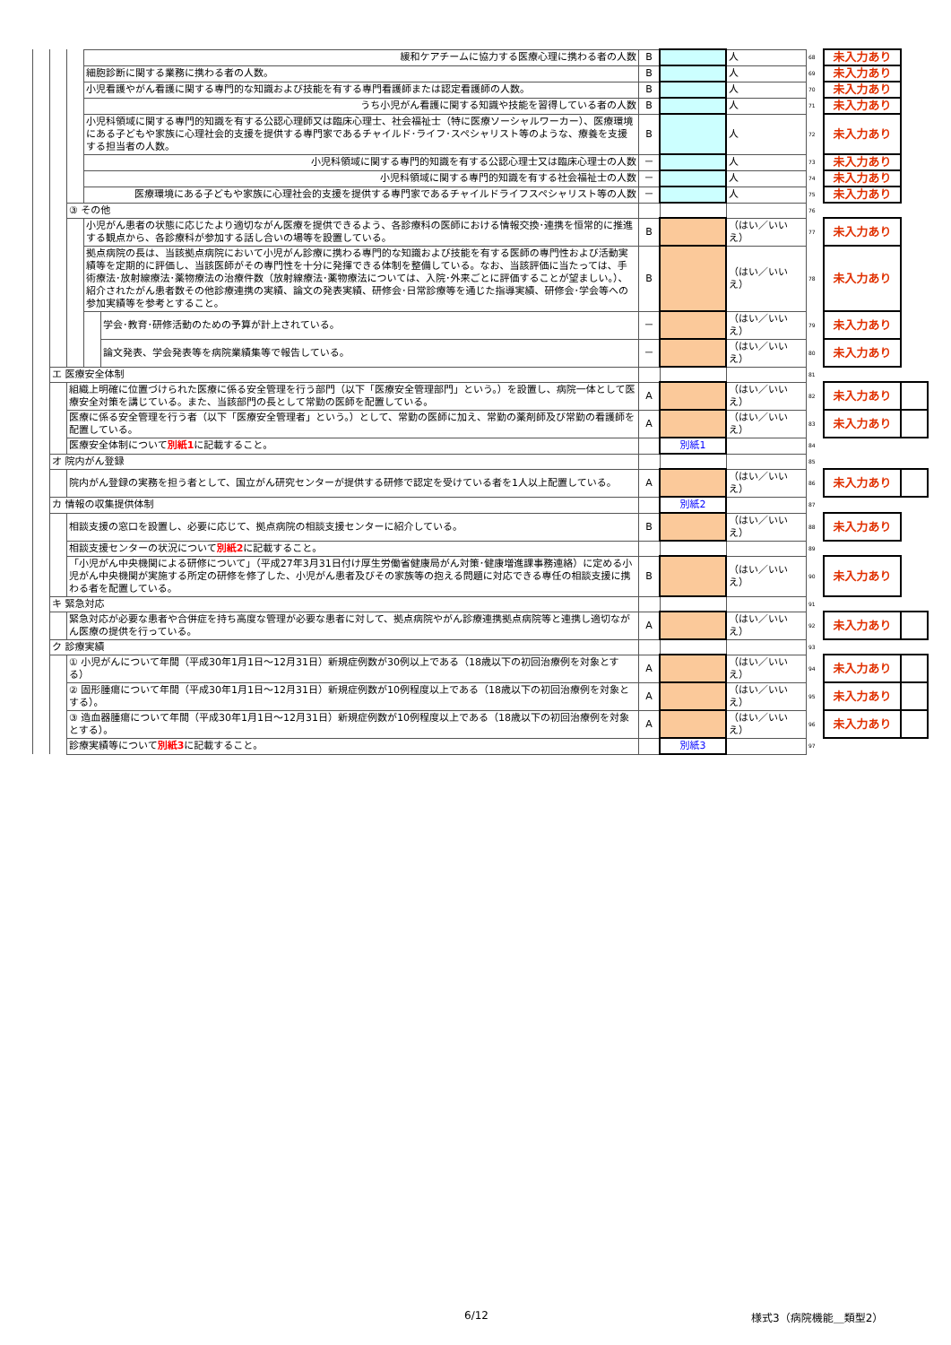| | | | 緩和ケアチームに協力する医療心理に携わる者の人数 | | B | | 人 | 68 | 未入力あり | |
| | | | 細胞診断に関する業務に携わる者の人数。 | | B | | 人 | 69 | 未入力あり | |
| | | | 小児看護やがん看護に関する専門的な知識および技能を有する専門看護師または認定看護師の人数。 | | B | | 人 | 70 | 未入力あり | |
| | | | うち小児がん看護に関する知識や技能を習得している者の人数 | | B | | 人 | 71 | 未入力あり | |
| | | | 小児科領域に関する専門的知識を有する公認心理師又は臨床心理士、社会福祉士（特に医療ソーシャルワーカー）、医療環境にある子どもや家族に心理社会的支援を提供する専門家であるチャイルド･ライフ･スペシャリスト等のような、療養を支援する担当者の人数。 | | B | | 人 | 72 | 未入力あり | |
| | | | 小児科領域に関する専門的知識を有する公認心理士又は臨床心理士の人数 | | － | | 人 | 73 | 未入力あり | |
| | | | 小児科領域に関する専門的知識を有する社会福祉士の人数 | | － | | 人 | 74 | 未入力あり | |
| | | | 医療環境にある子どもや家族に心理社会的支援を提供する専門家であるチャイルドライフスペシャリスト等の人数 | | － | | 人 | 75 | 未入力あり | |
| | | ③ その他 | | | | | | 76 | | |
| | | | 小児がん患者の状態に応じたより適切ながん医療を提供できるよう、各診療科の医師における情報交換･連携を恒常的に推進する観点から、各診療科が参加する話し合いの場等を設置している。 | | B | | （はい／いいえ） | 77 | 未入力あり | |
| | | | 拠点病院の長は、当該拠点病院において小児がん診療に携わる専門的な知識および技能を有する医師の専門性および活動実績等を定期的に評価し、当該医師がその専門性を十分に発揮できる体制を整備している。なお、当該評価に当たっては、手術療法･放射線療法･薬物療法の治療件数（放射線療法･薬物療法については、入院･外来ごとに評価することが望ましい。）、紹介されたがん患者数その他診療連携の実績、論文の発表実績、研修会･日常診療等を通じた指導実績、研修会･学会等への参加実績等を参考とすること。 | | B | | （はい／いいえ） | 78 | 未入力あり | |
| | | | | 学会･教育･研修活動のための予算が計上されている。 | － | | （はい／いいえ） | 79 | 未入力あり | |
| | | | | 論文発表、学会発表等を病院業績集等で報告している。 | － | | （はい／いいえ） | 80 | 未入力あり | |
| | エ 医療安全体制 | | | | | | | 81 | | |
| | | 組織上明確に位置づけられた医療に係る安全管理を行う部門（以下「医療安全管理部門」という。）を設置し、病院一体として医療安全対策を講じている。また、当該部門の長として常勤の医師を配置している。 | | | A | | （はい／いいえ） | 82 | 未入力あり | |
| | | 医療に係る安全管理を行う者（以下「医療安全管理者」という。）として、常勤の医師に加え、常勤の薬剤師及び常勤の看護師を配置している。 | | | A | | （はい／いいえ） | 83 | 未入力あり | |
| | | 医療安全体制について 別紙1 に記載すること。 | | | | 別紙1 | | 84 | | |
| | オ 院内がん登録 | | | | | | | 85 | | |
| | | 院内がん登録の実務を担う者として、国立がん研究センターが提供する研修で認定を受けている者を1人以上配置している。 | | | A | | （はい／いいえ） | 86 | 未入力あり | |
| | カ 情報の収集提供体制 | | | | | 別紙2 | | 87 | | |
| | | 相談支援の窓口を設置し、必要に応じて、拠点病院の相談支援センターに紹介している。 | | | B | | （はい／いいえ） | 88 | 未入力あり | |
| | | 相談支援センターの状況について 別紙2 に記載すること。 | | | | | | 89 | | |
| | | 「小児がん中央機関による研修について」（平成27年3月31日付け厚生労働省健康局がん対策･健康増進課事務連絡）に定める小児がん中央機関が実施する所定の研修を修了した、小児がん患者及びその家族等の抱える問題に対応できる専任の相談支援に携わる者を配置している。 | | | B | | （はい／いいえ） | 90 | 未入力あり | |
| | キ 緊急対応 | | | | | | | 91 | | |
| | | 緊急対応が必要な患者や合併症を持ち高度な管理が必要な患者に対して、拠点病院やがん診療連携拠点病院等と連携し適切ながん医療の提供を行っている。 | | | A | | （はい／いいえ） | 92 | 未入力あり | |
| | ク 診療実績 | | | | | | | 93 | | |
| | | ① 小児がんについて年間（平成30年1月1日～12月31日）新規症例数が30例以上である（18歳以下の初回治療例を対象とする） | | | A | | （はい／いいえ） | 94 | 未入力あり | |
| | | ② 固形腫瘍について年間（平成30年1月1日～12月31日）新規症例数が10例程度以上である（18歳以下の初回治療例を対象とする）。 | | | A | | （はい／いいえ） | 95 | 未入力あり | |
| | | ③ 造血器腫瘍について年間（平成30年1月1日～12月31日）新規症例数が10例程度以上である（18歳以下の初回治療例を対象とする）。 | | | A | | （はい／いいえ） | 96 | 未入力あり | |
| | | 診療実績等について 別紙3 に記載すること。 | | | | 別紙3 | | 97 | | |
6/12 様式3（病院機能＿類型2）